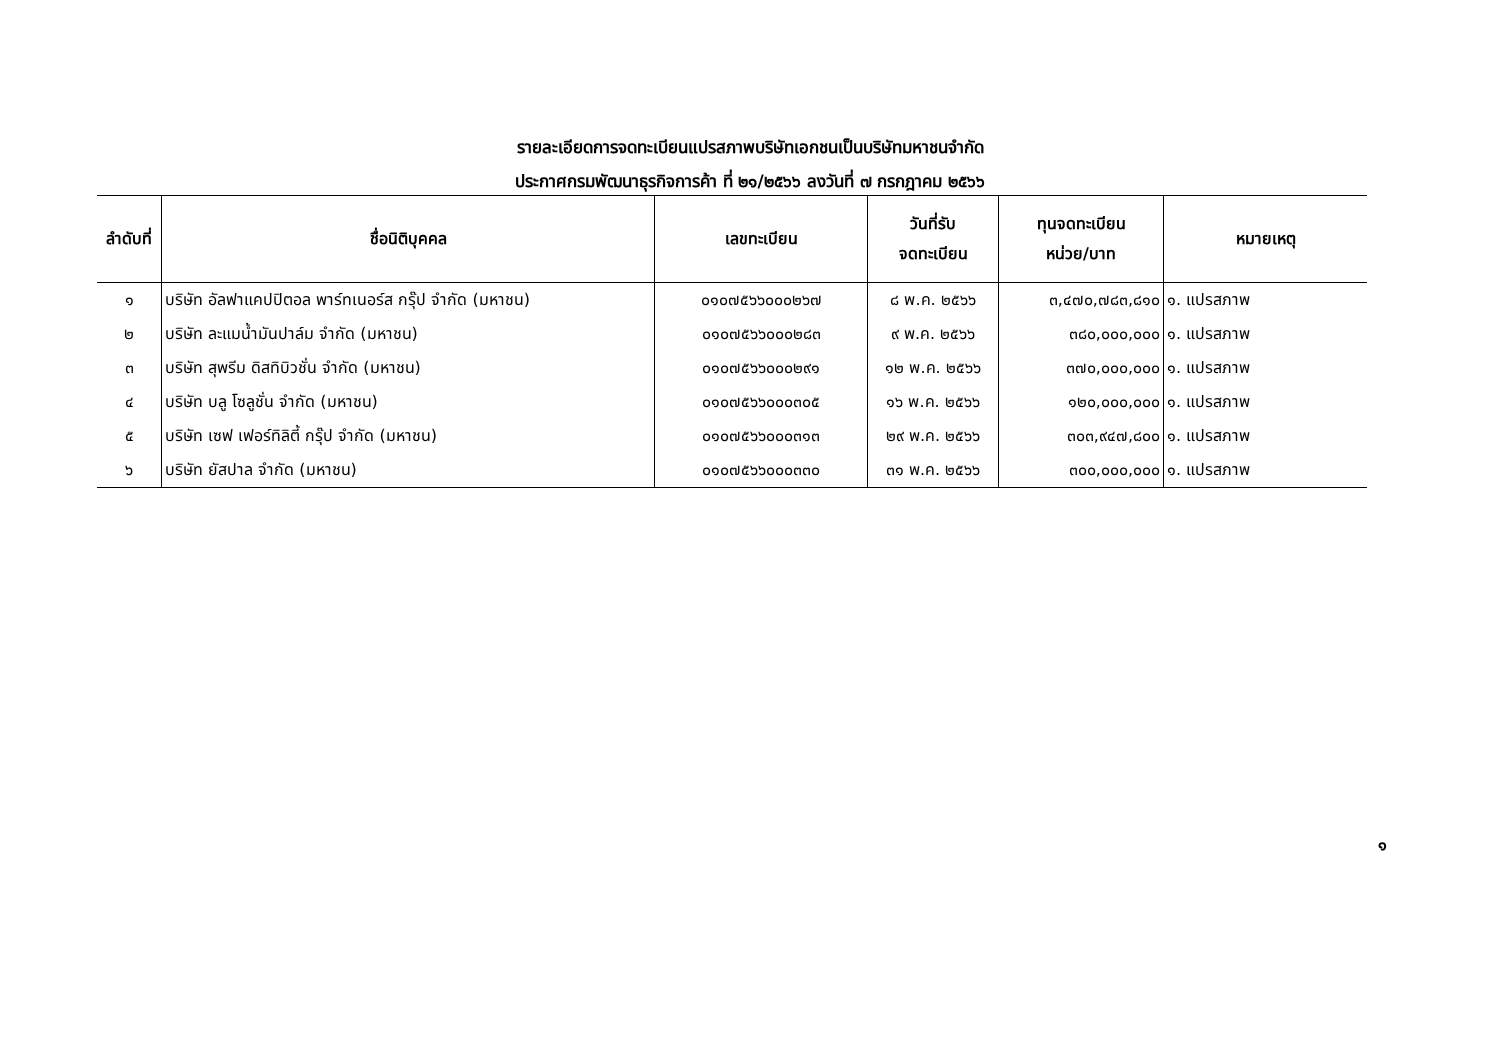รายละเอียดการจดทะเบียนแปรสภาพบริษัทเอกชนเป็นบริษัทมหาชนจำกัด
ประกาศกรมพัฒนาธุรกิจการค้า ที่ ๒๑/๒๕๖๖ ลงวันที่ ๗ กรกฎาคม ๒๕๖๖
| ลำดับที่ | ชื่อนิติบุคคล | เลขทะเบียน | วันที่รับ จดทะเบียน | ทุนจดทะเบียน หน่วย/บาท | หมายเหตุ |
| --- | --- | --- | --- | --- | --- |
| ๑ | บริษัท อัลฟาแคปปิตอล พาร์ทเนอร์ส กรุ๊ป จำกัด (มหาชน) | ๐๑๐๗๕๖๖๐๐๐๒๖๗ | ๘ พ.ค. ๒๕๖๖ | ๓,๔๗๐,๗๘๓,๘๑๐ | ๑. แปรสภาพ |
| ๒ | บริษัท ละแมน้ำมันปาล์ม จำกัด (มหาชน) | ๐๑๐๗๕๖๖๐๐๐๒๘๓ | ๙ พ.ค. ๒๕๖๖ | ๓๘๐,๐๐๐,๐๐๐ | ๑. แปรสภาพ |
| ๓ | บริษัท สุพรีม ดิสทิบิวชั่น จำกัด (มหาชน) | ๐๑๐๗๕๖๖๐๐๐๒๙๑ | ๑๒ พ.ค. ๒๕๖๖ | ๓๗๐,๐๐๐,๐๐๐ | ๑. แปรสภาพ |
| ๔ | บริษัท บลู โซลูชั่น จำกัด (มหาชน) | ๐๑๐๗๕๖๖๐๐๐๓๐๕ | ๑๖ พ.ค. ๒๕๖๖ | ๑๒๐,๐๐๐,๐๐๐ | ๑. แปรสภาพ |
| ๕ | บริษัท เซฟ เฟอร์ทิลิตี้ กรุ๊ป จำกัด (มหาชน) | ๐๑๐๗๕๖๖๐๐๐๓๑๓ | ๒๙ พ.ค. ๒๕๖๖ | ๓๐๓,๙๔๗,๘๐๐ | ๑. แปรสภาพ |
| ๖ | บริษัท ยัสปาล จำกัด (มหาชน) | ๐๑๐๗๕๖๖๐๐๐๓๓๐ | ๓๑ พ.ค. ๒๕๖๖ | ๓๐๐,๐๐๐,๐๐๐ | ๑. แปรสภาพ |
๑